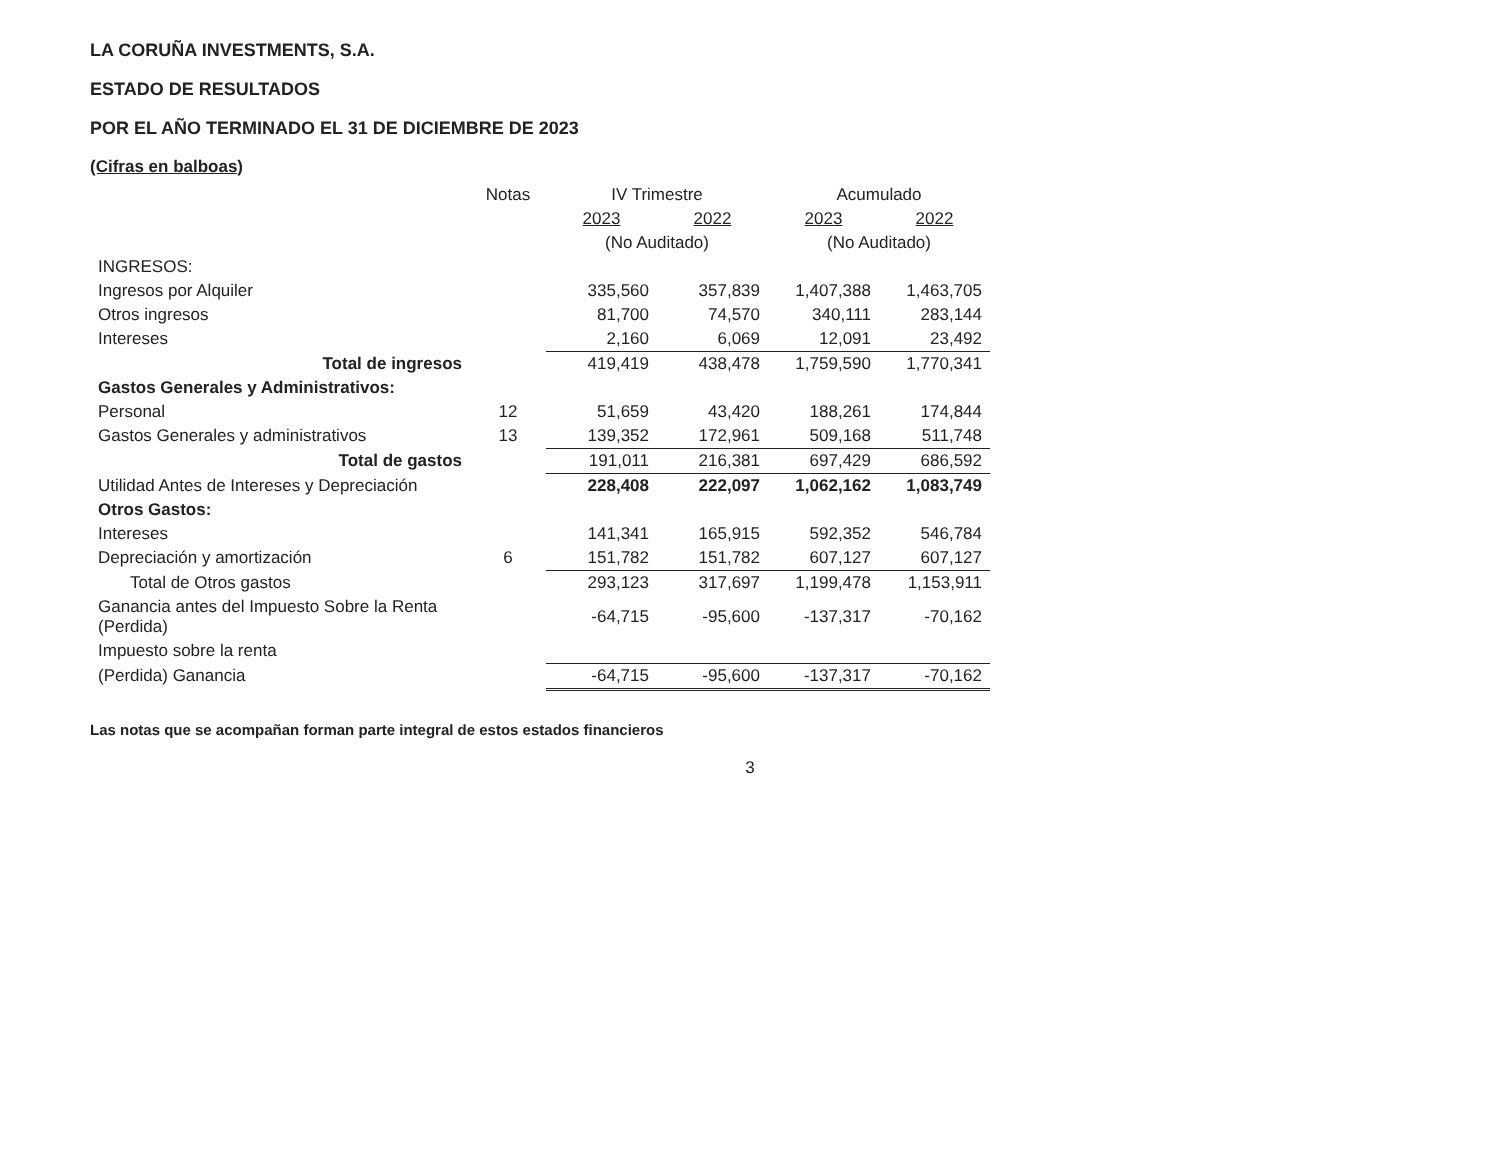LA CORUÑA INVESTMENTS, S.A.
ESTADO DE RESULTADOS
POR EL AÑO TERMINADO EL 31 DE DICIEMBRE DE 2023
(Cifras en balboas)
| | Notas | IV Trimestre | | Acumulado | |
| --- | --- | --- | --- | --- | --- |
| | | 2023 | 2022 | 2023 | 2022 |
| | | (No Auditado) | | (No Auditado) | |
| INGRESOS: | | | | | |
| Ingresos por Alquiler | | 335,560 | 357,839 | 1,407,388 | 1,463,705 |
| Otros ingresos | | 81,700 | 74,570 | 340,111 | 283,144 |
| Intereses | | 2,160 | 6,069 | 12,091 | 23,492 |
| Total de ingresos | | 419,419 | 438,478 | 1,759,590 | 1,770,341 |
| Gastos Generales y Administrativos: | | | | | |
| Personal | 12 | 51,659 | 43,420 | 188,261 | 174,844 |
| Gastos Generales y administrativos | 13 | 139,352 | 172,961 | 509,168 | 511,748 |
| Total de gastos | | 191,011 | 216,381 | 697,429 | 686,592 |
| Utilidad Antes de Intereses y Depreciación | | 228,408 | 222,097 | 1,062,162 | 1,083,749 |
| Otros Gastos: | | | | | |
| Intereses | | 141,341 | 165,915 | 592,352 | 546,784 |
| Depreciación y amortización | 6 | 151,782 | 151,782 | 607,127 | 607,127 |
| Total de Otros gastos | | 293,123 | 317,697 | 1,199,478 | 1,153,911 |
| Ganancia antes del Impuesto Sobre la Renta (Perdida) | | -64,715 | -95,600 | -137,317 | -70,162 |
| Impuesto sobre la renta | | | | | |
| (Perdida) Ganancia | | -64,715 | -95,600 | -137,317 | -70,162 |
Las notas que se acompañan forman parte integral de estos estados financieros
3